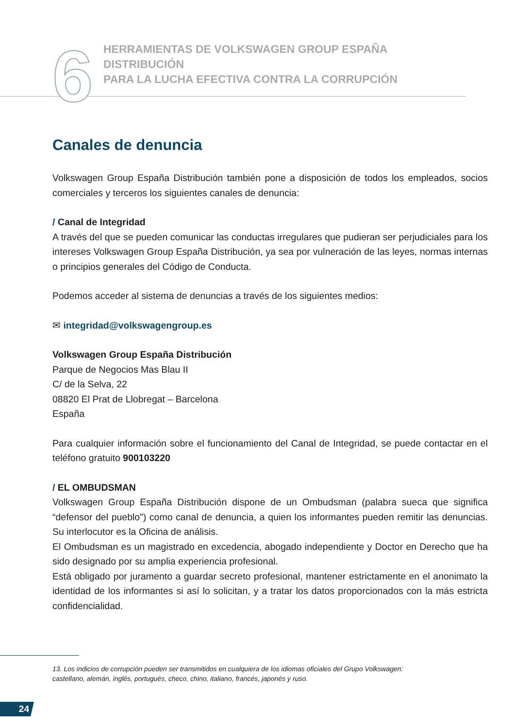6
HERRAMIENTAS DE VOLKSWAGEN GROUP ESPAÑA DISTRIBUCIÓN
PARA LA LUCHA EFECTIVA CONTRA LA CORRUPCIÓN
Canales de denuncia
Volkswagen Group España Distribución también pone a disposición de todos los empleados, socios comerciales y terceros los siguientes canales de denuncia:
/ Canal de Integridad
A través del que se pueden comunicar las conductas irregulares que pudieran ser perjudiciales para los intereses Volkswagen Group España Distribución, ya sea por vulneración de las leyes, normas internas o principios generales del Código de Conducta.
Podemos acceder al sistema de denuncias a través de los siguientes medios:
✉ integridad@volkswagengroup.es
Volkswagen Group España Distribución
Parque de Negocios Mas Blau II
C/ de la Selva, 22
08820 El Prat de Llobregat – Barcelona
España
Para cualquier información sobre el funcionamiento del Canal de Integridad, se puede contactar en el teléfono gratuito 900103220
/ EL OMBUDSMAN
Volkswagen Group España Distribución dispone de un Ombudsman (palabra sueca que significa “defensor del pueblo”) como canal de denuncia, a quien los informantes pueden remitir las denuncias. Su interlocutor es la Oficina de análisis.
El Ombudsman es un magistrado en excedencia, abogado independiente y Doctor en Derecho que ha sido designado por su amplia experiencia profesional.
Está obligado por juramento a guardar secreto profesional, mantener estrictamente en el anonimato la identidad de los informantes si así lo solicitan, y a tratar los datos proporcionados con la más estricta confidencialidad.
13. Los indicios de corrupción pueden ser transmitidos en cualquiera de los idiomas oficiales del Grupo Volkswagen:
castellano, alemán, inglés, portugués, checo, chino, italiano, francés, japonés y ruso.
24